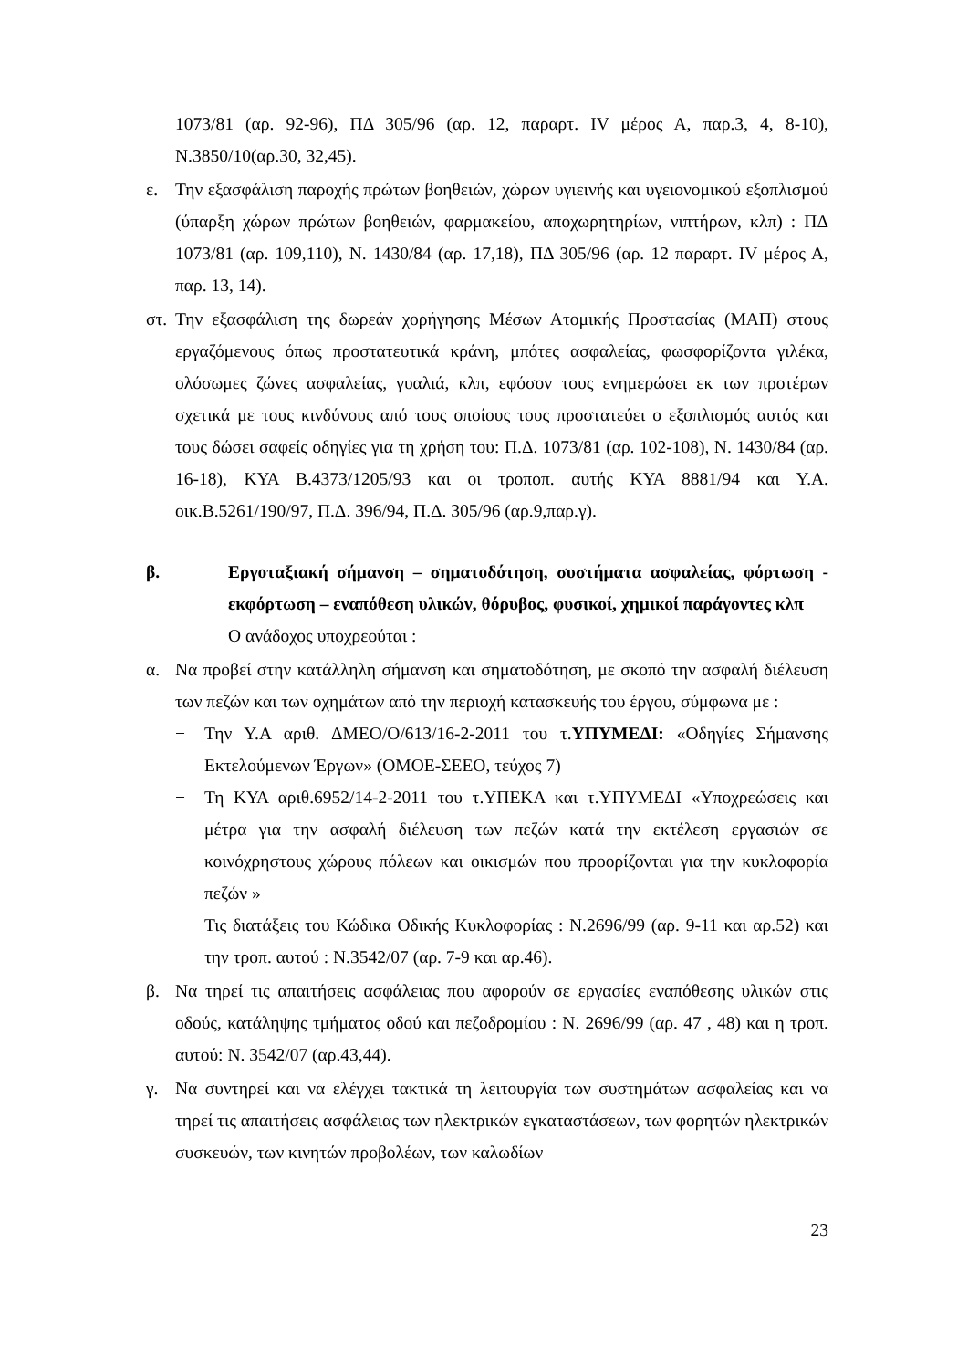1073/81 (αρ. 92-96), ΠΔ 305/96 (αρ. 12, παραρτ. IV μέρος Α, παρ.3, 4, 8-10), Ν.3850/10(αρ.30, 32,45).
ε. Την εξασφάλιση παροχής πρώτων βοηθειών, χώρων υγιεινής και υγειονομικού εξοπλισμού (ύπαρξη χώρων πρώτων βοηθειών, φαρμακείου, αποχωρητηρίων, νιπτήρων, κλπ) : ΠΔ 1073/81 (αρ. 109,110), Ν. 1430/84 (αρ. 17,18), ΠΔ 305/96 (αρ. 12 παραρτ. IV μέρος Α, παρ. 13, 14).
στ.
Την εξασφάλιση της δωρεάν χορήγησης Μέσων Ατομικής Προστασίας (ΜΑΠ) στους εργαζόμενους όπως προστατευτικά κράνη, μπότες ασφαλείας, φωσφορίζοντα γιλέκα, ολόσωμες ζώνες ασφαλείας, γυαλιά, κλπ, εφόσον τους ενημερώσει εκ των προτέρων σχετικά με τους κινδύνους από τους οποίους τους προστατεύει ο εξοπλισμός αυτός και τους δώσει σαφείς οδηγίες για τη χρήση του: Π.Δ. 1073/81 (αρ. 102-108), Ν. 1430/84 (αρ. 16-18), ΚΥΑ Β.4373/1205/93 και οι τροποπ. αυτής ΚΥΑ 8881/94 και Υ.Α. οικ.Β.5261/190/97, Π.Δ. 396/94, Π.Δ. 305/96 (αρ.9,παρ.γ).
β. Εργοταξιακή σήμανση – σηματοδότηση, συστήματα ασφαλείας, φόρτωση - εκφόρτωση – εναπόθεση υλικών, θόρυβος, φυσικοί, χημικοί παράγοντες κλπ
Ο ανάδοχος υποχρεούται :
α. Να προβεί στην κατάλληλη σήμανση και σηματοδότηση, με σκοπό την ασφαλή διέλευση των πεζών και των οχημάτων από την περιοχή κατασκευής του έργου, σύμφωνα με :
− Την Υ.Α αριθ. ΔΜΕΟ/Ο/613/16-2-2011 του τ.ΥΠΥΜΕΔΙ: «Οδηγίες Σήμανσης Εκτελούμενων Έργων» (ΟΜΟΕ-ΣΕΕΟ, τεύχος 7)
− Τη ΚΥΑ αριθ.6952/14-2-2011 του τ.ΥΠΕΚΑ και τ.ΥΠΥΜΕΔΙ «Υποχρεώσεις και μέτρα για την ασφαλή διέλευση των πεζών κατά την εκτέλεση εργασιών σε κοινόχρηστους χώρους πόλεων και οικισμών που προορίζονται για την κυκλοφορία πεζών »
− Τις διατάξεις του Κώδικα Οδικής Κυκλοφορίας : Ν.2696/99 (αρ. 9-11 και αρ.52) και την τροπ. αυτού : Ν.3542/07 (αρ. 7-9 και αρ.46).
β. Να τηρεί τις απαιτήσεις ασφάλειας που αφορούν σε εργασίες εναπόθεσης υλικών στις οδούς, κατάληψης τμήματος οδού και πεζοδρομίου : Ν. 2696/99 (αρ. 47 , 48) και η τροπ. αυτού: Ν. 3542/07 (αρ.43,44).
γ. Να συντηρεί και να ελέγχει τακτικά τη λειτουργία των συστημάτων ασφαλείας και να τηρεί τις απαιτήσεις ασφάλειας των ηλεκτρικών εγκαταστάσεων, των φορητών ηλεκτρικών συσκευών, των κινητών προβολέων, των καλωδίων
23